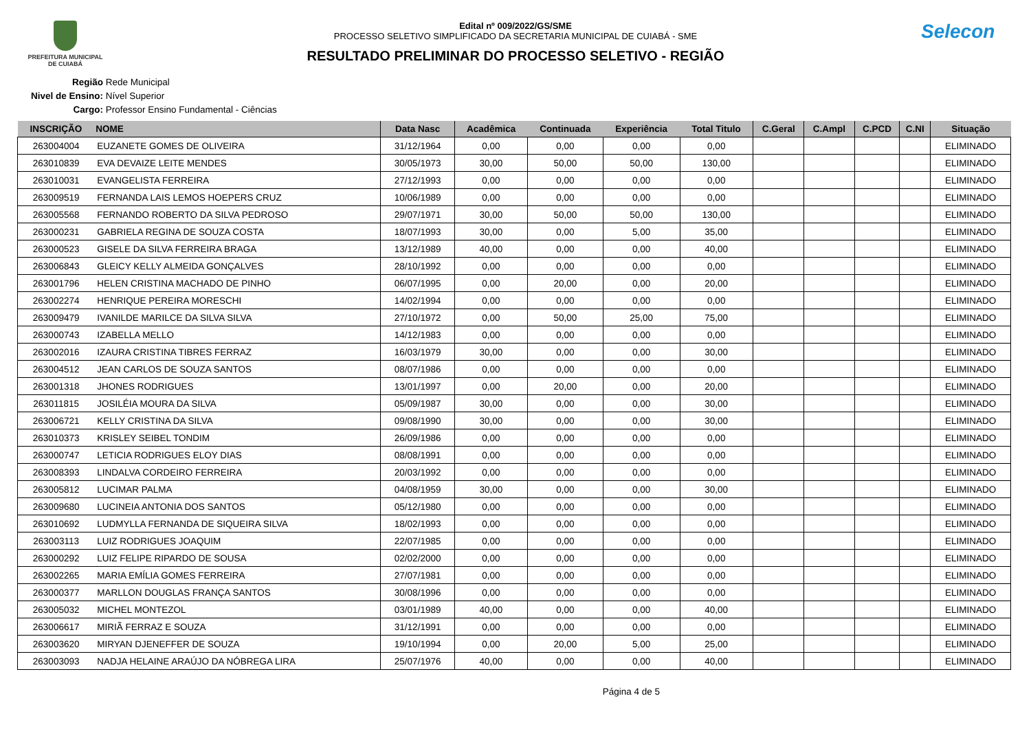PREFEITURA MUNICIPAL
DE CUIABÁ
Edital nº 009/2022/GS/SME
PROCESSO SELETIVO SIMPLIFICADO DA SECRETARIA MUNICIPAL DE CUIABÁ - SME
RESULTADO PRELIMINAR DO PROCESSO SELETIVO - REGIÃO
Selecon
Região Rede Municipal
Nivel de Ensino: Nível Superior
Cargo: Professor Ensino Fundamental - Ciências
| INSCRIÇÃO | NOME | Data Nasc | Acadêmica | Continuada | Experiência | Total Titulo | C.Geral | C.Ampl | C.PCD | C.NI | Situação |
| --- | --- | --- | --- | --- | --- | --- | --- | --- | --- | --- | --- |
| 263004004 | EUZANETE GOMES DE OLIVEIRA | 31/12/1964 | 0,00 | 0,00 | 0,00 | 0,00 | | | | | ELIMINADO |
| 263010839 | EVA DEVAIZE LEITE MENDES | 30/05/1973 | 30,00 | 50,00 | 50,00 | 130,00 | | | | | ELIMINADO |
| 263010031 | EVANGELISTA FERREIRA | 27/12/1993 | 0,00 | 0,00 | 0,00 | 0,00 | | | | | ELIMINADO |
| 263009519 | FERNANDA LAIS LEMOS HOEPERS CRUZ | 10/06/1989 | 0,00 | 0,00 | 0,00 | 0,00 | | | | | ELIMINADO |
| 263005568 | FERNANDO ROBERTO DA SILVA PEDROSO | 29/07/1971 | 30,00 | 50,00 | 50,00 | 130,00 | | | | | ELIMINADO |
| 263000231 | GABRIELA REGINA DE SOUZA COSTA | 18/07/1993 | 30,00 | 0,00 | 5,00 | 35,00 | | | | | ELIMINADO |
| 263000523 | GISELE DA SILVA FERREIRA BRAGA | 13/12/1989 | 40,00 | 0,00 | 0,00 | 40,00 | | | | | ELIMINADO |
| 263006843 | GLEICY KELLY ALMEIDA GONÇALVES | 28/10/1992 | 0,00 | 0,00 | 0,00 | 0,00 | | | | | ELIMINADO |
| 263001796 | HELEN CRISTINA MACHADO DE PINHO | 06/07/1995 | 0,00 | 20,00 | 0,00 | 20,00 | | | | | ELIMINADO |
| 263002274 | HENRIQUE PEREIRA MORESCHI | 14/02/1994 | 0,00 | 0,00 | 0,00 | 0,00 | | | | | ELIMINADO |
| 263009479 | IVANILDE MARILCE DA SILVA SILVA | 27/10/1972 | 0,00 | 50,00 | 25,00 | 75,00 | | | | | ELIMINADO |
| 263000743 | IZABELLA MELLO | 14/12/1983 | 0,00 | 0,00 | 0,00 | 0,00 | | | | | ELIMINADO |
| 263002016 | IZAURA CRISTINA TIBRES FERRAZ | 16/03/1979 | 30,00 | 0,00 | 0,00 | 30,00 | | | | | ELIMINADO |
| 263004512 | JEAN CARLOS DE SOUZA SANTOS | 08/07/1986 | 0,00 | 0,00 | 0,00 | 0,00 | | | | | ELIMINADO |
| 263001318 | JHONES RODRIGUES | 13/01/1997 | 0,00 | 20,00 | 0,00 | 20,00 | | | | | ELIMINADO |
| 263011815 | JOSILÉIA MOURA DA SILVA | 05/09/1987 | 30,00 | 0,00 | 0,00 | 30,00 | | | | | ELIMINADO |
| 263006721 | KELLY CRISTINA DA SILVA | 09/08/1990 | 30,00 | 0,00 | 0,00 | 30,00 | | | | | ELIMINADO |
| 263010373 | KRISLEY SEIBEL TONDIM | 26/09/1986 | 0,00 | 0,00 | 0,00 | 0,00 | | | | | ELIMINADO |
| 263000747 | LETICIA RODRIGUES ELOY DIAS | 08/08/1991 | 0,00 | 0,00 | 0,00 | 0,00 | | | | | ELIMINADO |
| 263008393 | LINDALVA CORDEIRO FERREIRA | 20/03/1992 | 0,00 | 0,00 | 0,00 | 0,00 | | | | | ELIMINADO |
| 263005812 | LUCIMAR PALMA | 04/08/1959 | 30,00 | 0,00 | 0,00 | 30,00 | | | | | ELIMINADO |
| 263009680 | LUCINEIA ANTONIA DOS SANTOS | 05/12/1980 | 0,00 | 0,00 | 0,00 | 0,00 | | | | | ELIMINADO |
| 263010692 | LUDMYLLA FERNANDA DE SIQUEIRA SILVA | 18/02/1993 | 0,00 | 0,00 | 0,00 | 0,00 | | | | | ELIMINADO |
| 263003113 | LUIZ RODRIGUES JOAQUIM | 22/07/1985 | 0,00 | 0,00 | 0,00 | 0,00 | | | | | ELIMINADO |
| 263000292 | LUIZ FELIPE RIPARDO DE SOUSA | 02/02/2000 | 0,00 | 0,00 | 0,00 | 0,00 | | | | | ELIMINADO |
| 263002265 | MARIA EMÍLIA GOMES FERREIRA | 27/07/1981 | 0,00 | 0,00 | 0,00 | 0,00 | | | | | ELIMINADO |
| 263000377 | MARLLON DOUGLAS FRANÇA SANTOS | 30/08/1996 | 0,00 | 0,00 | 0,00 | 0,00 | | | | | ELIMINADO |
| 263005032 | MICHEL MONTEZOL | 03/01/1989 | 40,00 | 0,00 | 0,00 | 40,00 | | | | | ELIMINADO |
| 263006617 | MIRIÃ FERRAZ E SOUZA | 31/12/1991 | 0,00 | 0,00 | 0,00 | 0,00 | | | | | ELIMINADO |
| 263003620 | MIRYAN DJENEFFER DE SOUZA | 19/10/1994 | 0,00 | 20,00 | 5,00 | 25,00 | | | | | ELIMINADO |
| 263003093 | NADJA HELAINE ARAÚJO DA NÓBREGA LIRA | 25/07/1976 | 40,00 | 0,00 | 0,00 | 40,00 | | | | | ELIMINADO |
Página 4 de 5